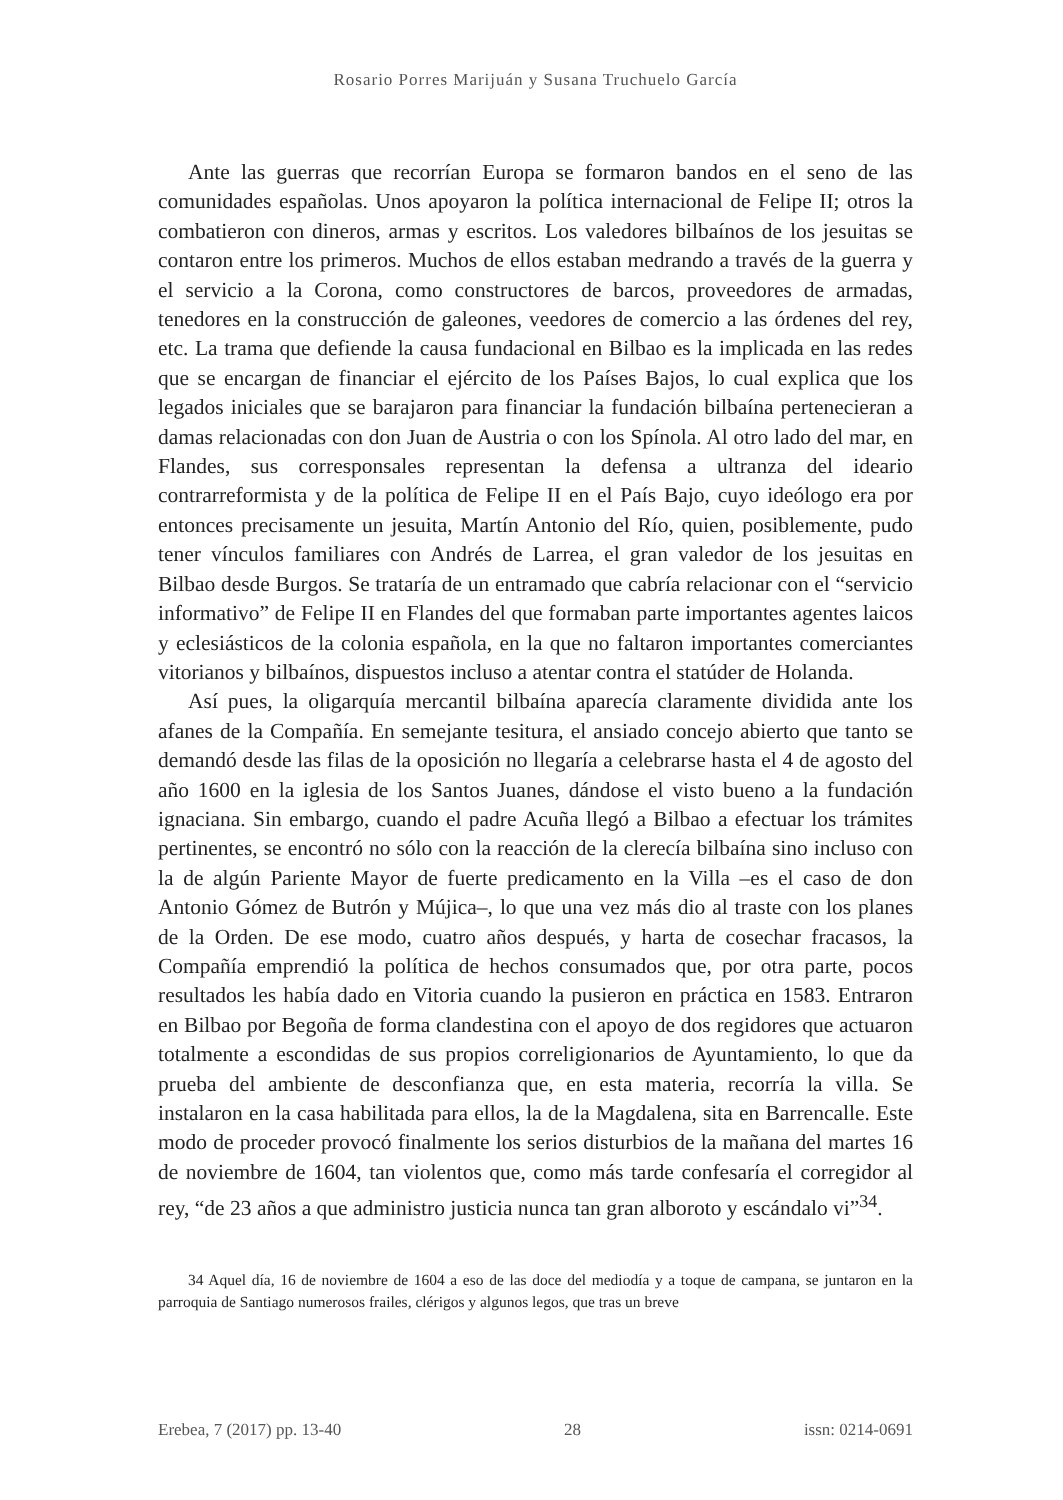Rosario Porres Marijuán y Susana Truchuelo García
Ante las guerras que recorrían Europa se formaron bandos en el seno de las comunidades españolas. Unos apoyaron la política internacional de Felipe II; otros la combatieron con dineros, armas y escritos. Los valedores bilbaínos de los jesuitas se contaron entre los primeros. Muchos de ellos estaban medrando a través de la guerra y el servicio a la Corona, como constructores de barcos, proveedores de armadas, tenedores en la construcción de galeones, veedores de comercio a las órdenes del rey, etc. La trama que defiende la causa fundacional en Bilbao es la implicada en las redes que se encargan de financiar el ejército de los Países Bajos, lo cual explica que los legados iniciales que se barajaron para financiar la fundación bilbaína pertenecieran a damas relacionadas con don Juan de Austria o con los Spínola. Al otro lado del mar, en Flandes, sus corresponsales representan la defensa a ultranza del ideario contrarreformista y de la política de Felipe II en el País Bajo, cuyo ideólogo era por entonces precisamente un jesuita, Martín Antonio del Río, quien, posiblemente, pudo tener vínculos familiares con Andrés de Larrea, el gran valedor de los jesuitas en Bilbao desde Burgos. Se trataría de un entramado que cabría relacionar con el “servicio informativo” de Felipe II en Flandes del que formaban parte importantes agentes laicos y eclesiásticos de la colonia española, en la que no faltaron importantes comerciantes vitorianos y bilbaínos, dispuestos incluso a atentar contra el statúder de Holanda.
Así pues, la oligarquía mercantil bilbaína aparecía claramente dividida ante los afanes de la Compañía. En semejante tesitura, el ansiado concejo abierto que tanto se demandó desde las filas de la oposición no llegaría a celebrarse hasta el 4 de agosto del año 1600 en la iglesia de los Santos Juanes, dándose el visto bueno a la fundación ignaciana. Sin embargo, cuando el padre Acuña llegó a Bilbao a efectuar los trámites pertinentes, se encontró no sólo con la reacción de la clerecía bilbaína sino incluso con la de algún Pariente Mayor de fuerte predicamento en la Villa –es el caso de don Antonio Gómez de Butrón y Mújica–, lo que una vez más dio al traste con los planes de la Orden. De ese modo, cuatro años después, y harta de cosechar fracasos, la Compañía emprendió la política de hechos consumados que, por otra parte, pocos resultados les había dado en Vitoria cuando la pusieron en práctica en 1583. Entraron en Bilbao por Begoña de forma clandestina con el apoyo de dos regidores que actuaron totalmente a escondidas de sus propios correligionarios de Ayuntamiento, lo que da prueba del ambiente de desconfianza que, en esta materia, recorría la villa. Se instalaron en la casa habilitada para ellos, la de la Magdalena, sita en Barrencalle. Este modo de proceder provocó finalmente los serios disturbios de la mañana del martes 16 de noviembre de 1604, tan violentos que, como más tarde confesaría el corregidor al rey, “de 23 años a que administro justicia nunca tan gran alboroto y escándalo vi”<sup>34</sup>.
34 Aquel día, 16 de noviembre de 1604 a eso de las doce del mediodía y a toque de campana, se juntaron en la parroquia de Santiago numerosos frailes, clérigos y algunos legos, que tras un breve
Erebea, 7 (2017) pp. 13-40 28 issn: 0214-0691